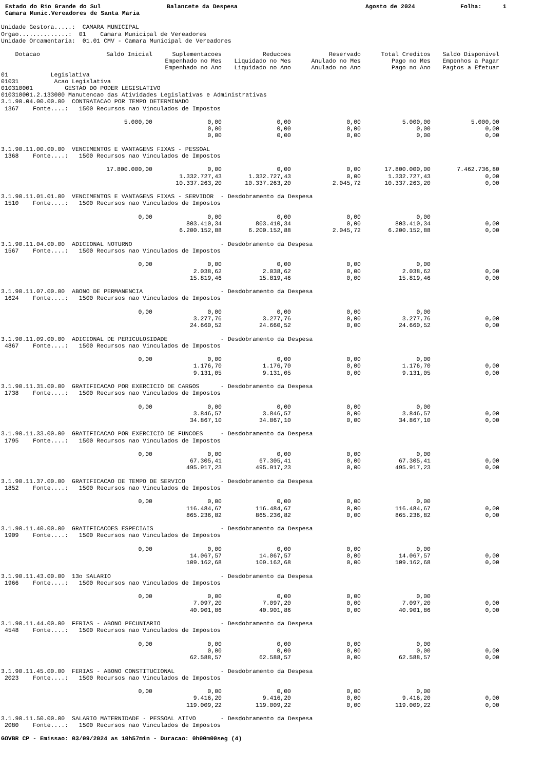Estado do Rio Grande do Sul
Balancete da Despesa
Agosto de 2024
Folha: 1
Camara Munic.Vereadores de Santa Maria
Unidade Gestora.....: CAMARA MUNICIPAL Orgao..............: 01 Camara Municipal de Vereadores Unidade Orcamentaria: 01.01 CMV - Camara Municipal de Vereadores
| Dotacao | Saldo Inicial | Suplementacoes Empenhado no Mes Empenhado no Ano | Reducoes Liquidado no Mes Liquidado no Ano | Reservado Anulado no Mes Anulado no Ano | Total Creditos Pago no Mes Pago no Ano | Saldo Disponivel Empenhos a Pagar Pagtos a Efetuar |
| --- | --- | --- | --- | --- | --- | --- |
| 01 Legislativa 01031 Acao Legislativa 010310001 GESTAO DO PODER LEGISLATIVO 010310001.2.133000 Manutencao das Atividades Legislativas e Administrativas 3.1.90.04.00.00.00 CONTRATACAO POR TEMPO DETERMINADO 1367 Fonte....: 1500 Recursos nao Vinculados de Impostos | | | | | | |
| | 5.000,00 | 0,00 0,00 0,00 | 0,00 0,00 0,00 | 0,00 0,00 0,00 | 5.000,00 0,00 0,00 | 5.000,00 0,00 0,00 |
| 3.1.90.11.00.00.00 VENCIMENTOS E VANTAGENS FIXAS - PESSOAL 1368 Fonte....: 1500 Recursos nao Vinculados de Impostos | | | | | | |
| | 17.800.000,00 | 0,00 1.332.727,43 10.337.263,20 | 0,00 1.332.727,43 10.337.263,20 | 0,00 0,00 2.045,72 | 17.800.000,00 1.332.727,43 10.337.263,20 | 7.462.736,80 0,00 0,00 |
| 3.1.90.11.01.01.00 VENCIMENTOS E VANTAGENS FIXAS - SERVIDOR - Desdobramento da Despesa 1510 Fonte....: 1500 Recursos nao Vinculados de Impostos | | | | | | |
| | 0,00 | 0,00 803.410,34 6.200.152,88 | 0,00 803.410,34 6.200.152,88 | 0,00 0,00 2.045,72 | 0,00 803.410,34 6.200.152,88 | 0,00 0,00 |
| 3.1.90.11.04.00.00 ADICIONAL NOTURNO - Desdobramento da Despesa 1567 Fonte....: 1500 Recursos nao Vinculados de Impostos | | | | | | |
| | 0,00 | 0,00 2.038,62 15.819,46 | 0,00 2.038,62 15.819,46 | 0,00 0,00 0,00 | 0,00 2.038,62 15.819,46 | 0,00 0,00 |
| 3.1.90.11.07.00.00 ABONO DE PERMANENCIA - Desdobramento da Despesa 1624 Fonte....: 1500 Recursos nao Vinculados de Impostos | | | | | | |
| | 0,00 | 0,00 3.277,76 24.660,52 | 0,00 3.277,76 24.660,52 | 0,00 0,00 0,00 | 0,00 3.277,76 24.660,52 | 0,00 0,00 |
| 3.1.90.11.09.00.00 ADICIONAL DE PERICULOSIDADE - Desdobramento da Despesa 4867 Fonte....: 1500 Recursos nao Vinculados de Impostos | | | | | | |
| | 0,00 | 0,00 1.176,70 9.131,05 | 0,00 1.176,70 9.131,05 | 0,00 0,00 0,00 | 0,00 1.176,70 9.131,05 | 0,00 0,00 |
| 3.1.90.11.31.00.00 GRATIFICACAO POR EXERCICIO DE CARGOS - Desdobramento da Despesa 1738 Fonte....: 1500 Recursos nao Vinculados de Impostos | | | | | | |
| | 0,00 | 0,00 3.846,57 34.867,10 | 0,00 3.846,57 34.867,10 | 0,00 0,00 0,00 | 0,00 3.846,57 34.867,10 | 0,00 0,00 |
| 3.1.90.11.33.00.00 GRATIFICACAO POR EXERCICIO DE FUNCOES - Desdobramento da Despesa 1795 Fonte....: 1500 Recursos nao Vinculados de Impostos | | | | | | |
| | 0,00 | 0,00 67.305,41 495.917,23 | 0,00 67.305,41 495.917,23 | 0,00 0,00 0,00 | 0,00 67.305,41 495.917,23 | 0,00 0,00 |
| 3.1.90.11.37.00.00 GRATIFICACAO DE TEMPO DE SERVICO - Desdobramento da Despesa 1852 Fonte....: 1500 Recursos nao Vinculados de Impostos | | | | | | |
| | 0,00 | 0,00 116.484,67 865.236,82 | 0,00 116.484,67 865.236,82 | 0,00 0,00 0,00 | 0,00 116.484,67 865.236,82 | 0,00 0,00 |
| 3.1.90.11.40.00.00 GRATIFICACOES ESPECIAIS - Desdobramento da Despesa 1909 Fonte....: 1500 Recursos nao Vinculados de Impostos | | | | | | |
| | 0,00 | 0,00 14.067,57 109.162,68 | 0,00 14.067,57 109.162,68 | 0,00 0,00 0,00 | 0,00 14.067,57 109.162,68 | 0,00 0,00 |
| 3.1.90.11.43.00.00 13o SALARIO - Desdobramento da Despesa 1966 Fonte....: 1500 Recursos nao Vinculados de Impostos | | | | | | |
| | 0,00 | 0,00 7.097,20 40.901,86 | 0,00 7.097,20 40.901,86 | 0,00 0,00 0,00 | 0,00 7.097,20 40.901,86 | 0,00 0,00 |
| 3.1.90.11.44.00.00 FERIAS - ABONO PECUNIARIO - Desdobramento da Despesa 4548 Fonte....: 1500 Recursos nao Vinculados de Impostos | | | | | | |
| | 0,00 | 0,00 0,00 62.588,57 | 0,00 0,00 62.588,57 | 0,00 0,00 0,00 | 0,00 0,00 62.588,57 | 0,00 0,00 |
| 3.1.90.11.45.00.00 FERIAS - ABONO CONSTITUCIONAL - Desdobramento da Despesa 2023 Fonte....: 1500 Recursos nao Vinculados de Impostos | | | | | | |
| | 0,00 | 0,00 9.416,20 119.009,22 | 0,00 9.416,20 119.009,22 | 0,00 0,00 0,00 | 0,00 9.416,20 119.009,22 | 0,00 0,00 |
| 3.1.90.11.50.00.00 SALARIO MATERNIDADE - PESSOAL ATIVO - Desdobramento da Despesa 2080 Fonte....: 1500 Recursos nao Vinculados de Impostos | | | | | | |
GOVBR CP - Emissao: 03/09/2024 as 10h57min - Duracao: 0h00m00seg (4)